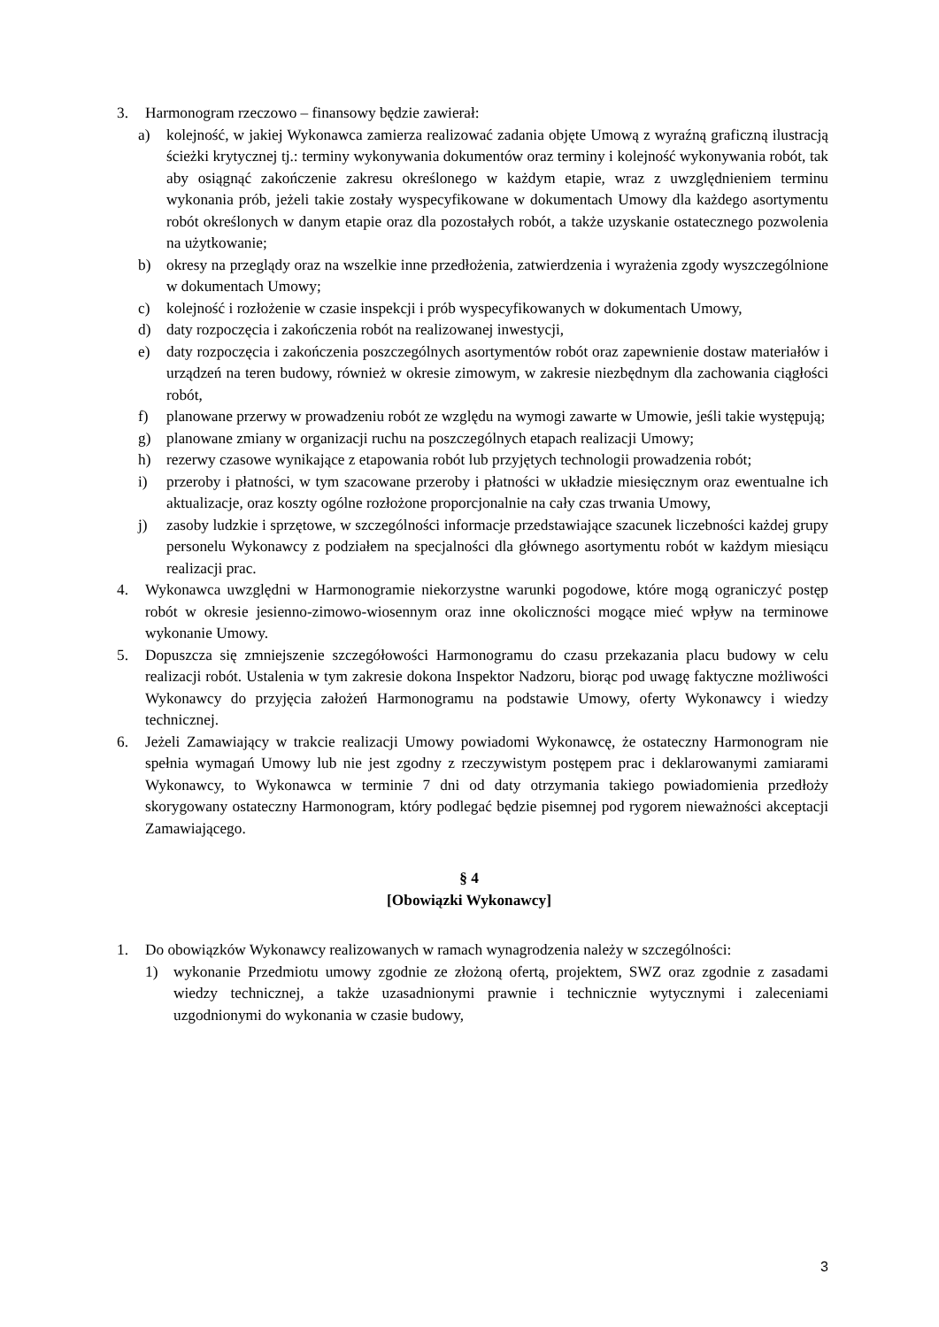3. Harmonogram rzeczowo – finansowy będzie zawierał:
a) kolejność, w jakiej Wykonawca zamierza realizować zadania objęte Umową z wyraźną graficzną ilustracją ścieżki krytycznej tj.: terminy wykonywania dokumentów oraz terminy i kolejność wykonywania robót, tak aby osiągnąć zakończenie zakresu określonego w każdym etapie, wraz z uwzględnieniem terminu wykonania prób, jeżeli takie zostały wyspecyfikowane w dokumentach Umowy dla każdego asortymentu robót określonych w danym etapie oraz dla pozostałych robót, a także uzyskanie ostatecznego pozwolenia na użytkowanie;
b) okresy na przeglądy oraz na wszelkie inne przedłożenia, zatwierdzenia i wyrażenia zgody wyszczególnione w dokumentach Umowy;
c) kolejność i rozłożenie w czasie inspekcji i prób wyspecyfikowanych w dokumentach Umowy,
d) daty rozpoczęcia i zakończenia robót na realizowanej inwestycji,
e) daty rozpoczęcia i zakończenia poszczególnych asortymentów robót oraz zapewnienie dostaw materiałów i urządzeń na teren budowy, również w okresie zimowym, w zakresie niezbędnym dla zachowania ciągłości robót,
f) planowane przerwy w prowadzeniu robót ze względu na wymogi zawarte w Umowie, jeśli takie występują;
g) planowane zmiany w organizacji ruchu na poszczególnych etapach realizacji Umowy;
h) rezerwy czasowe wynikające z etapowania robót lub przyjętych technologii prowadzenia robót;
i) przeroby i płatności, w tym szacowane przeroby i płatności w układzie miesięcznym oraz ewentualne ich aktualizacje, oraz koszty ogólne rozłożone proporcjonalnie na cały czas trwania Umowy,
j) zasoby ludzkie i sprzętowe, w szczególności informacje przedstawiające szacunek liczebności każdej grupy personelu Wykonawcy z podziałem na specjalności dla głównego asortymentu robót w każdym miesiącu realizacji prac.
4. Wykonawca uwzględni w Harmonogramie niekorzystne warunki pogodowe, które mogą ograniczyć postęp robót w okresie jesienno-zimowo-wiosennym oraz inne okoliczności mogące mieć wpływ na terminowe wykonanie Umowy.
5. Dopuszcza się zmniejszenie szczegółowości Harmonogramu do czasu przekazania placu budowy w celu realizacji robót. Ustalenia w tym zakresie dokona Inspektor Nadzoru, biorąc pod uwagę faktyczne możliwości Wykonawcy do przyjęcia założeń Harmonogramu na podstawie Umowy, oferty Wykonawcy i wiedzy technicznej.
6. Jeżeli Zamawiający w trakcie realizacji Umowy powiadomi Wykonawcę, że ostateczny Harmonogram nie spełnia wymagań Umowy lub nie jest zgodny z rzeczywistym postępem prac i deklarowanymi zamiarami Wykonawcy, to Wykonawca w terminie 7 dni od daty otrzymania takiego powiadomienia przedłoży skorygowany ostateczny Harmonogram, który podlegać będzie pisemnej pod rygorem nieważności akceptacji Zamawiającego.
§ 4
[Obowiązki Wykonawcy]
1. Do obowiązków Wykonawcy realizowanych w ramach wynagrodzenia należy w szczególności:
1) wykonanie Przedmiotu umowy zgodnie ze złożoną ofertą, projektem, SWZ oraz zgodnie z zasadami wiedzy technicznej, a także uzasadnionymi prawnie i technicznie wytycznymi i zaleceniami uzgodnionymi do wykonania w czasie budowy,
3